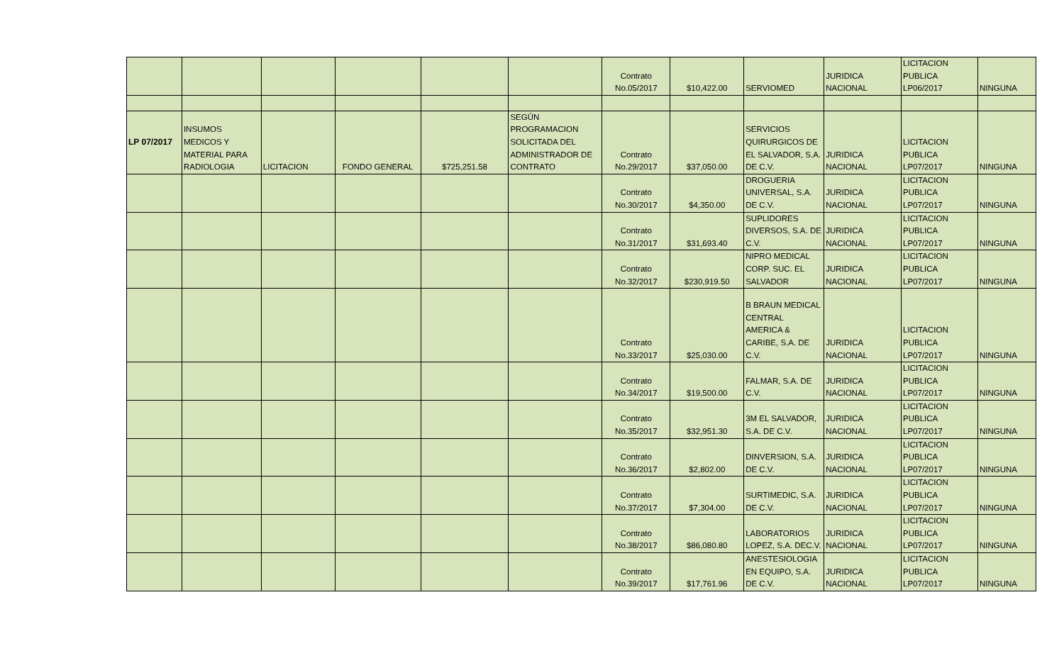| | | | | | | Contrato No.05/2017 | $10,422.00 | SERVIOMED | JURIDICA NACIONAL | LICITACION PUBLICA LP06/2017 | NINGUNA |
| LP 07/2017 | INSUMOS MEDICOS Y MATERIAL PARA RADIOLOGIA | LICITACION | FONDO GENERAL | $725,251.58 | SEGÚN PROGRAMACION SOLICITADA DEL ADMINISTRADOR DE CONTRATO | Contrato No.29/2017 | $37,050.00 | SERVICIOS QUIRURGICOS DE EL SALVADOR, S.A. DE C.V. | JURIDICA NACIONAL | LICITACION PUBLICA LP07/2017 | NINGUNA |
| | | | | | | Contrato No.30/2017 | $4,350.00 | DROGUERIA UNIVERSAL, S.A. DE C.V. | JURIDICA NACIONAL | LICITACION PUBLICA LP07/2017 | NINGUNA |
| | | | | | | Contrato No.31/2017 | $31,693.40 | SUPLIDORES DIVERSOS, S.A. DE C.V. | JURIDICA NACIONAL | LICITACION PUBLICA LP07/2017 | NINGUNA |
| | | | | | | Contrato No.32/2017 | $230,919.50 | NIPRO MEDICAL CORP. SUC. EL SALVADOR | JURIDICA NACIONAL | LICITACION PUBLICA LP07/2017 | NINGUNA |
| | | | | | | Contrato No.33/2017 | $25,030.00 | B BRAUN MEDICAL CENTRAL AMERICA & CARIBE, S.A. DE C.V. | JURIDICA NACIONAL | LICITACION PUBLICA LP07/2017 | NINGUNA |
| | | | | | | Contrato No.34/2017 | $19,500.00 | FALMAR, S.A. DE C.V. | JURIDICA NACIONAL | LICITACION PUBLICA LP07/2017 | NINGUNA |
| | | | | | | Contrato No.35/2017 | $32,951.30 | 3M EL SALVADOR, S.A. DE C.V. | JURIDICA NACIONAL | LICITACION PUBLICA LP07/2017 | NINGUNA |
| | | | | | | Contrato No.36/2017 | $2,802.00 | DINVERSION, S.A. DE C.V. | JURIDICA NACIONAL | LICITACION PUBLICA LP07/2017 | NINGUNA |
| | | | | | | Contrato No.37/2017 | $7,304.00 | SURTIMEDIC, S.A. DE C.V. | JURIDICA NACIONAL | LICITACION PUBLICA LP07/2017 | NINGUNA |
| | | | | | | Contrato No.38/2017 | $86,080.80 | LABORATORIOS LOPEZ, S.A. DEC.V. | JURIDICA NACIONAL | LICITACION PUBLICA LP07/2017 | NINGUNA |
| | | | | | | Contrato No.39/2017 | $17,761.96 | ANESTESIOLOGIA EN EQUIPO, S.A. DE C.V. | JURIDICA NACIONAL | LICITACION PUBLICA LP07/2017 | NINGUNA |